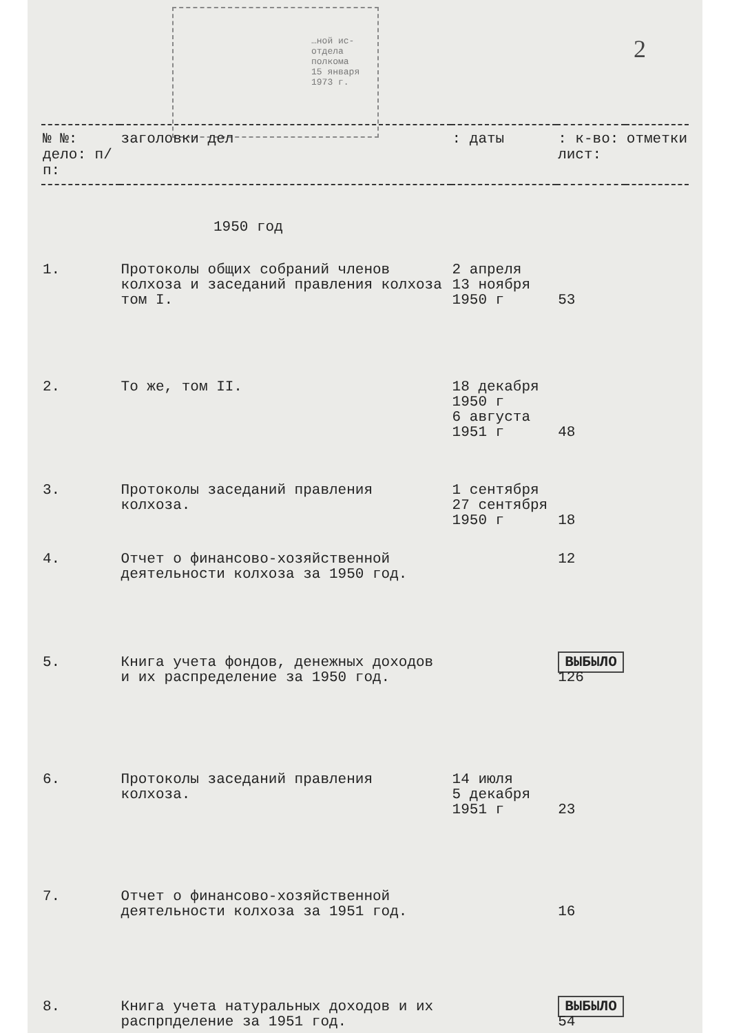…ной ис-
отдела
полкома
15 января 1973 г.
2
| № №: дело: п/п: | заголовки дел | : даты | : к-во: лист: | отметки |
| --- | --- | --- | --- | --- |
| 1950 год | | | | |
| 1. | Протоколы общих собраний членов колхоза и заседаний правления колхоза том I. | 2 апреля 13 ноября 1950 г | 53 | |
| 2. | То же, том II. | 18 декабря 1950 г 6 августа 1951 г | 48 | |
| 3. | Протоколы заседаний правления колхоза. | 1 сентября 27 сентября 1950 г | 18 | |
| 4. | Отчет о финансово-хозяйственной деятельности колхоза за 1950 год. | | 12 | |
| 5. | Книга учета фондов, денежных доходов и их распределение за 1950 год. | | ВЫБЫЛО 126 | |
| 6. | Протоколы заседаний правления колхоза. | 14 июля 5 декабря 1951 г | 23 | |
| 7. | Отчет о финансово-хозяйственной деятельности колхоза за 1951 год. | | 16 | |
| 8. | Книга учета натуральных доходов и их распрпделение за 1951 год. | | ВЫБЫЛО 54 | |